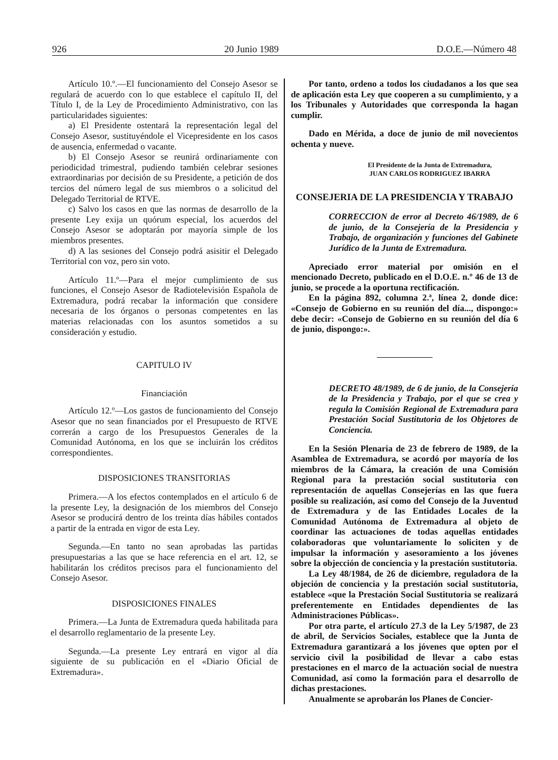926 20 Junio 1989 D.O.E.—Número 48
Artículo 10.º.—El funcionamiento del Consejo Asesor se regulará de acuerdo con lo que establece el capítulo II, del Título I, de la Ley de Procedimiento Administrativo, con las particularidades siguientes:
a) El Presidente ostentará la representación legal del Consejo Asesor, sustituyéndole el Vicepresidente en los casos de ausencia, enfermedad o vacante.
b) El Consejo Asesor se reunirá ordinariamente con periodicidad trimestral, pudiendo también celebrar sesiones extraordinarias por decisión de su Presidente, a petición de dos tercios del número legal de sus miembros o a solicitud del Delegado Territorial de RTVE.
c) Salvo los casos en que las normas de desarrollo de la presente Ley exija un quórum especial, los acuerdos del Consejo Asesor se adoptarán por mayoría simple de los miembros presentes.
d) A las sesiones del Consejo podrá asisitir el Delegado Territorial con voz, pero sin voto.
Artículo 11.º—Para el mejor cumplimiento de sus funciones, el Consejo Asesor de Radiotelevisión Española de Extremadura, podrá recabar la información que considere necesaria de los órganos o personas competentes en las materias relacionadas con los asuntos sometidos a su consideración y estudio.
CAPITULO IV
Financiación
Artículo 12.º—Los gastos de funcionamiento del Consejo Asesor que no sean financiados por el Presupuesto de RTVE correrán a cargo de los Presupuestos Generales de la Comunidad Autónoma, en los que se incluirán los créditos correspondientes.
DISPOSICIONES TRANSITORIAS
Primera.—A los efectos contemplados en el artículo 6 de la presente Ley, la designación de los miembros del Consejo Asesor se producirá dentro de los treinta días hábiles contados a partir de la entrada en vigor de esta Ley.
Segunda.—En tanto no sean aprobadas las partidas presupuestarias a las que se hace referencia en el art. 12, se habilitarán los créditos precisos para el funcionamiento del Consejo Asesor.
DISPOSICIONES FINALES
Primera.—La Junta de Extremadura queda habilitada para el desarrollo reglamentario de la presente Ley.
Segunda.—La presente Ley entrará en vigor al día siguiente de su publicación en el «Diario Oficial de Extremadura».
Por tanto, ordeno a todos los ciudadanos a los que sea de aplicación esta Ley que cooperen a su cumplimiento, y a los Tribunales y Autoridades que corresponda la hagan cumplir.
Dado en Mérida, a doce de junio de mil novecientos ochenta y nueve.
El Presidente de la Junta de Extremadura,
JUAN CARLOS RODRIGUEZ IBARRA
CONSEJERIA DE LA PRESIDENCIA Y TRABAJO
CORRECCION de error al Decreto 46/1989, de 6 de junio, de la Consejería de la Presidencia y Trabajo, de organización y funciones del Gabinete Jurídico de la Junta de Extremadura.
Apreciado error material por omisión en el mencionado Decreto, publicado en el D.O.E. n.º 46 de 13 de junio, se procede a la oportuna rectificación.
En la página 892, columna 2.ª, línea 2, donde dice: «Consejo de Gobierno en su reunión del día..., dispongo:» debe decir: «Consejo de Gobierno en su reunión del día 6 de junio, dispongo:».
DECRETO 48/1989, de 6 de junio, de la Consejería de la Presidencia y Trabajo, por el que se crea y regula la Comisión Regional de Extremadura para Prestación Social Sustitutoria de los Objetores de Conciencia.
En la Sesión Plenaria de 23 de febrero de 1989, de la Asamblea de Extremadura, se acordó por mayoría de los miembros de la Cámara, la creación de una Comisión Regional para la prestación social sustitutoria con representación de aquellas Consejerías en las que fuera posible su realización, así como del Consejo de la Juventud de Extremadura y de las Entidades Locales de la Comunidad Autónoma de Extremadura al objeto de coordinar las actuaciones de todas aquellas entidades colaboradoras que voluntariamente lo soliciten y de impulsar la información y asesoramiento a los jóvenes sobre la objección de conciencia y la prestación sustitutoria.
La Ley 48/1984, de 26 de diciembre, reguladora de la objeción de conciencia y la prestación social sustitutoria, establece «que la Prestación Social Sustitutoria se realizará preferentemente en Entidades dependientes de las Administraciones Públicas».
Por otra parte, el artículo 27.3 de la Ley 5/1987, de 23 de abril, de Servicios Sociales, establece que la Junta de Extremadura garantizará a los jóvenes que opten por el servicio civil la posibilidad de llevar a cabo estas prestaciones en el marco de la actuación social de nuestra Comunidad, así como la formación para el desarrollo de dichas prestaciones.
Anualmente se aprobarán los Planes de Concier-